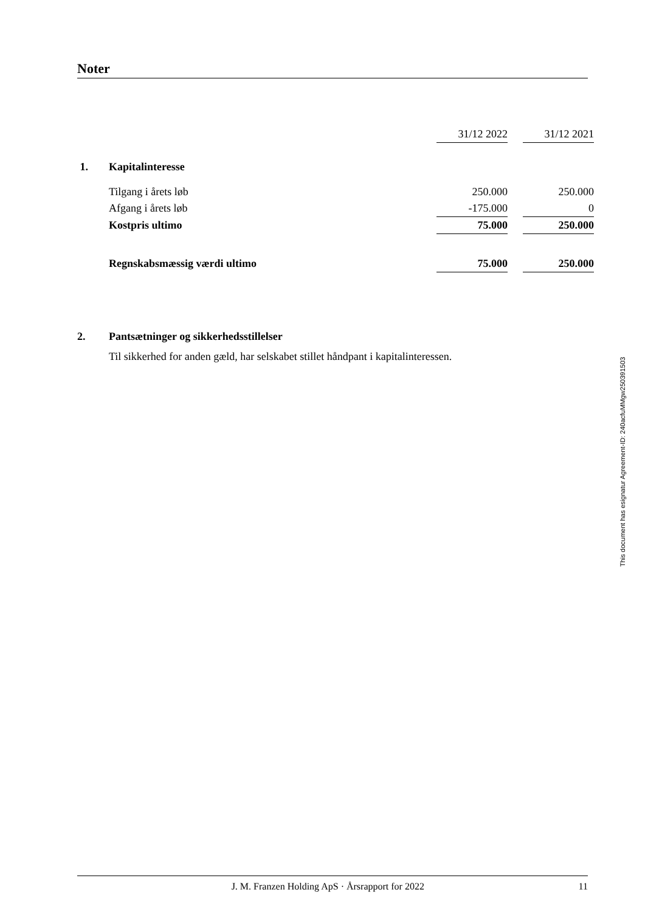Noter
| | | 31/12 2022 | | 31/12 2021 |
| 1. | Kapitalinteresse | | | |
| | Tilgang i årets løb | 250.000 | | 250.000 |
| | Afgang i årets løb | -175.000 | | 0 |
| | Kostpris ultimo | 75.000 | | 250.000 |
| | Regnskabsmæssig værdi ultimo | 75.000 | | 250.000 |
2. Pantsætninger og sikkerhedsstillelser
Til sikkerhed for anden gæld, har selskabet stillet håndpant i kapitalinteressen.
This document has esignatur Agreement-ID: 240acfuMMgw250391503
J. M. Franzen Holding ApS · Årsrapport for 2022 11